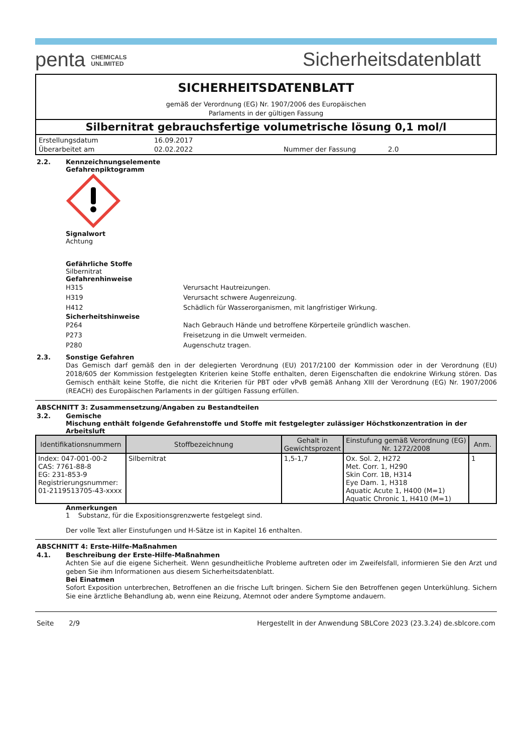penta CHEMICALS
UNLIMITED
Sicherheitsdatenblatt
SICHERHEITSDATENBLATT
gemäß der Verordnung (EG) Nr. 1907/2006 des Europäischen
Parlaments in der gültigen Fassung
Silbernitrat gebrauchsfertige volumetrische lösung 0,1 mol/l
| Erstellungsdatum | 16.09.2017 | | |
| Überarbeitet am | 02.02.2022 | Nummer der Fassung | 2.0 |
2.2. Kennzeichnungselemente
Gefahrenpiktogramm
Signalwort
Achtung
Gefährliche Stoffe
Silbernitrat
Gefahrenhinweise
H315 Verursacht Hautreizungen.
H319 Verursacht schwere Augenreizung.
H412 Schädlich für Wasserorganismen, mit langfristiger Wirkung.
Sicherheitshinweise
P264 Nach Gebrauch Hände und betroffene Körperteile gründlich waschen.
P273 Freisetzung in die Umwelt vermeiden.
P280 Augenschutz tragen.
2.3. Sonstige Gefahren
Das Gemisch darf gemäß den in der delegierten Verordnung (EU) 2017/2100 der Kommission oder in der Verordnung (EU) 2018/605 der Kommission festgelegten Kriterien keine Stoffe enthalten, deren Eigenschaften die endokrine Wirkung stören. Das Gemisch enthält keine Stoffe, die nicht die Kriterien für PBT oder vPvB gemäß Anhang XIII der Verordnung (EG) Nr. 1907/2006 (REACH) des Europäischen Parlaments in der gültigen Fassung erfüllen.
ABSCHNITT 3: Zusammensetzung/Angaben zu Bestandteilen
3.2. Gemische
Mischung enthält folgende Gefahrenstoffe und Stoffe mit festgelegter zulässiger Höchstkonzentration in der Arbeitsluft
| Identifikationsnummern | Stoffbezeichnung | Gehalt in Gewichtsprozent | Einstufung gemäß Verordnung (EG) Nr. 1272/2008 | Anm. |
| --- | --- | --- | --- | --- |
| Index: 047-001-00-2 CAS: 7761-88-8 EG: 231-853-9 Registrierungsnummer: 01-2119513705-43-xxxx | Silbernitrat | 1,5-1,7 | Ox. Sol. 2, H272 Met. Corr. 1, H290 Skin Corr. 1B, H314 Eye Dam. 1, H318 Aquatic Acute 1, H400 (M=1) Aquatic Chronic 1, H410 (M=1) | 1 |
Anmerkungen
1 Substanz, für die Expositionsgrenzwerte festgelegt sind.
Der volle Text aller Einstufungen und H-Sätze ist in Kapitel 16 enthalten.
ABSCHNITT 4: Erste-Hilfe-Maßnahmen
4.1. Beschreibung der Erste-Hilfe-Maßnahmen
Achten Sie auf die eigene Sicherheit. Wenn gesundheitliche Probleme auftreten oder im Zweifelsfall, informieren Sie den Arzt und geben Sie ihm Informationen aus diesem Sicherheitsdatenblatt.
Bei Einatmen
Sofort Exposition unterbrechen, Betroffenen an die frische Luft bringen. Sichern Sie den Betroffenen gegen Unterkühlung. Sichern Sie eine ärztliche Behandlung ab, wenn eine Reizung, Atemnot oder andere Symptome andauern.
Seite 2/9 Hergestellt in der Anwendung SBLCore 2023 (23.3.24) de.sblcore.com